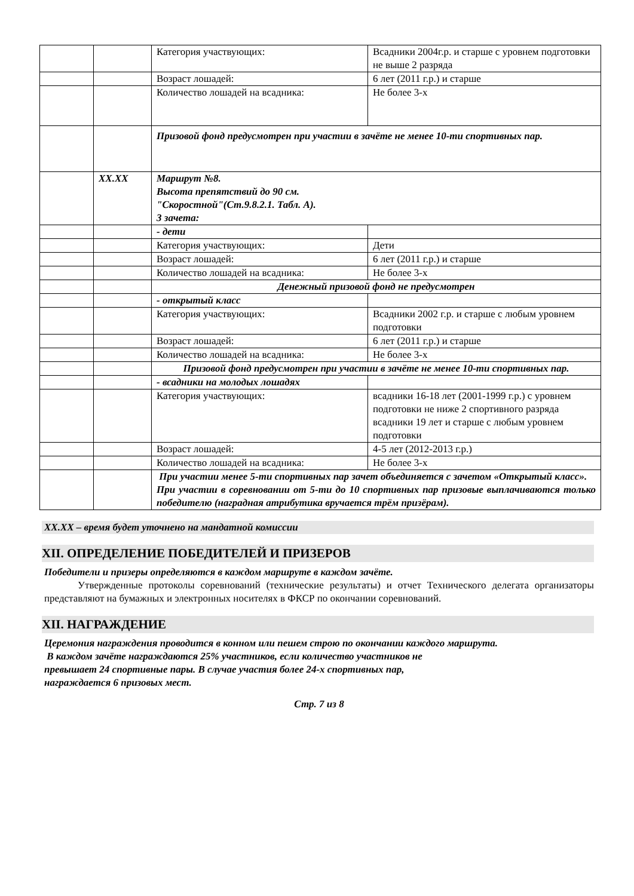| | | Категория участвующих: | Всадники 2004г.р. и старше с уровнем подготовки не выше 2 разряда |
| | | Возраст лошадей: | 6 лет (2011 г.р.) и старше |
| | | Количество лошадей на всадника: | Не более 3-х |
| | | Призовой фонд предусмотрен при участии в зачёте не менее 10-ти спортивных пар. | |
| | XX.XX | Маршрут №8. Высота препятствий до 90 см. "Скоростной"(Ст.9.8.2.1. Табл. А). 3 зачета: | |
| | | - дети | |
| | | Категория участвующих: | Дети |
| | | Возраст лошадей: | 6 лет (2011 г.р.) и старше |
| | | Количество лошадей на всадника: | Не более 3-х |
| | | Денежный призовой фонд не предусмотрен | |
| | | - открытый класс | |
| | | Категория участвующих: | Всадники 2002 г.р. и старше с любым уровнем подготовки |
| | | Возраст лошадей: | 6 лет (2011 г.р.) и старше |
| | | Количество лошадей на всадника: | Не более 3-х |
| | | Призовой фонд предусмотрен при участии в зачёте не менее 10-ти спортивных пар. | |
| | | - всадники на молодых лошадях | |
| | | Категория участвующих: | всадники 16-18 лет (2001-1999 г.р.) с уровнем подготовки не ниже 2 спортивного разряда всадники 19 лет и старше с любым уровнем подготовки |
| | | Возраст лошадей: | 4-5 лет (2012-2013 г.р.) |
| | | Количество лошадей на всадника: | Не более 3-х |
| | | При участии менее 5-ти спортивных пар зачет объединяется с зачетом «Открытый класс». При участии в соревновании от 5-ти до 10 спортивных пар призовые выплачиваются только победителю (наградная атрибутика вручается трём призёрам). | |
XX.XX – время будет уточнено на мандатной комиссии
XII. ОПРЕДЕЛЕНИЕ ПОБЕДИТЕЛЕЙ И ПРИЗЕРОВ
Победители и призеры определяются в каждом маршруте в каждом зачёте.
Утвержденные протоколы соревнований (технические результаты) и отчет Технического делегата организаторы представляют на бумажных и электронных носителях в ФКСР по окончании соревнований.
XII. НАГРАЖДЕНИЕ
Церемония награждения проводится в конном или пешем строю по окончании каждого маршрута.
В каждом зачёте награждаются 25% участников, если количество участников не
превышает 24 спортивные пары. В случае участия более 24-х спортивных пар,
награждается 6 призовых мест.
Стр. 7 из 8